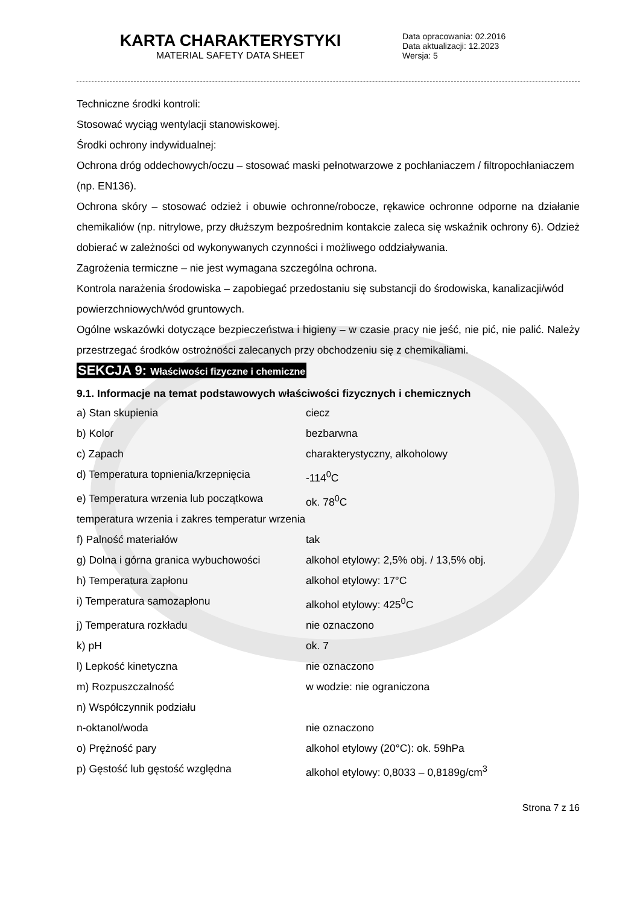KARTA CHARAKTERYSTYKI
MATERIAL SAFETY DATA SHEET
Data opracowania: 02.2016
Data aktualizacji: 12.2023
Wersja: 5
Techniczne środki kontroli:
Stosować wyciąg wentylacji stanowiskowej.
Środki ochrony indywidualnej:
Ochrona dróg oddechowych/oczu – stosować maski pełnotwarzowe z pochłaniaczem / filtropochłaniaczem (np. EN136).
Ochrona skóry – stosować odzież i obuwie ochronne/robocze, rękawice ochronne odporne na działanie chemikaliów (np. nitrylowe, przy dłuższym bezpośrednim kontakcie zaleca się wskaźnik ochrony 6). Odzież dobierać w zależności od wykonywanych czynności i możliwego oddziaływania.
Zagrożenia termiczne – nie jest wymagana szczególna ochrona.
Kontrola narażenia środowiska – zapobiegać przedostaniu się substancji do środowiska, kanalizacji/wód powierzchniowych/wód gruntowych.
Ogólne wskazówki dotyczące bezpieczeństwa i higieny – w czasie pracy nie jeść, nie pić, nie palić. Należy przestrzegać środków ostrożności zalecanych przy obchodzeniu się z chemikaliami.
SEKCJA 9: Właściwości fizyczne i chemiczne
9.1. Informacje na temat podstawowych właściwości fizycznych i chemicznych
| a) Stan skupienia | ciecz |
| b) Kolor | bezbarwna |
| c) Zapach | charakterystyczny, alkoholowy |
| d) Temperatura topnienia/krzepnięcia | -114<sup>0</sup>C |
| e) Temperatura wrzenia lub początkowa temperatura wrzenia i zakres temperatur wrzenia | ok. 78<sup>0</sup>C |
| f) Palność materiałów | tak |
| g) Dolna i górna granica wybuchowości | alkohol etylowy: 2,5% obj. / 13,5% obj. |
| h) Temperatura zapłonu | alkohol etylowy: 17°C |
| i) Temperatura samozapłonu | alkohol etylowy: 425<sup>0</sup>C |
| j) Temperatura rozkładu | nie oznaczono |
| k) pH | ok. 7 |
| l) Lepkość kinetyczna | nie oznaczono |
| m) Rozpuszczalność | w wodzie: nie ograniczona |
| n) Współczynnik podziału n-oktanol/woda | nie oznaczono |
| o) Prężność pary | alkohol etylowy (20°C): ok. 59hPa |
| p) Gęstość lub gęstość względna | alkohol etylowy: 0,8033 – 0,8189g/cm<sup>3</sup> |
Strona 7 z 16